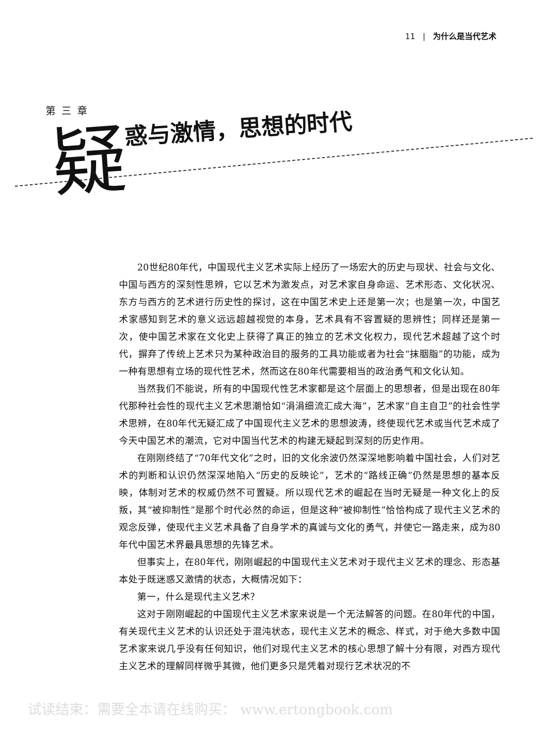11 | 为什么是当代艺术
第三章
疑惑与激情，思想的时代
20世纪80年代，中国现代主义艺术实际上经历了一场宏大的历史与现状、社会与文化、中国与西方的深刻性思辨，它以艺术为激发点，对艺术家自身命运、艺术形态、文化状况、东方与西方的艺术进行历史性的探讨，这在中国艺术史上还是第一次；也是第一次，中国艺术家感知到艺术的意义远远超越视觉的本身，艺术具有不容置疑的思辨性；同样还是第一次，使中国艺术家在文化史上获得了真正的独立的艺术文化权力，现代艺术超越了这个时代，摒弃了传统上艺术只为某种政治目的服务的工具功能或者为社会“抹胭脂”的功能，成为一种有思想有立场的现代性艺术，然而这在80年代需要相当的政治勇气和文化认知。
当然我们不能说，所有的中国现代性艺术家都是这个层面上的思想者，但是出现在80年代那种社会性的现代主义艺术思潮恰如“涓涓细流汇成大海”，艺术家“自主自卫”的社会性学术思辨，在80年代无疑汇成了中国现代主义艺术的思想波涛，终使现代艺术或当代艺术成了今天中国艺术的潮流，它对中国当代艺术的构建无疑起到深刻的历史作用。
在刚刚终结了“70年代文化”之时，旧的文化余波仍然深深地影响着中国社会，人们对艺术的判断和认识仍然深深地陷入“历史的反映论”，艺术的“路线正确”仍然是思想的基本反映，体制对艺术的权威仍然不可置疑。所以现代艺术的崛起在当时无疑是一种文化上的反叛，其“被抑制性”是那个时代必然的命运，但是这种“被抑制性”恰恰构成了现代主义艺术的观念反弹，使现代主义艺术具备了自身学术的真诚与文化的勇气，并使它一路走来，成为80年代中国艺术界最具思想的先锋艺术。
但事实上，在80年代，刚刚崛起的中国现代主义艺术对于现代主义艺术的理念、形态基本处于既迷惑又激情的状态，大概情况如下：
第一，什么是现代主义艺术？
这对于刚刚崛起的中国现代主义艺术家来说是一个无法解答的问题。在80年代的中国，有关现代主义艺术的认识还处于混沌状态，现代主义艺术的概念、样式，对于绝大多数中国艺术家来说几乎没有任何知识，他们对现代主义艺术的核心思想了解十分有限，对西方现代主义艺术的理解同样微乎其微，他们更多只是凭着对现行艺术状况的不
试读结束：需要全本请在线购买： www.ertongbook.com